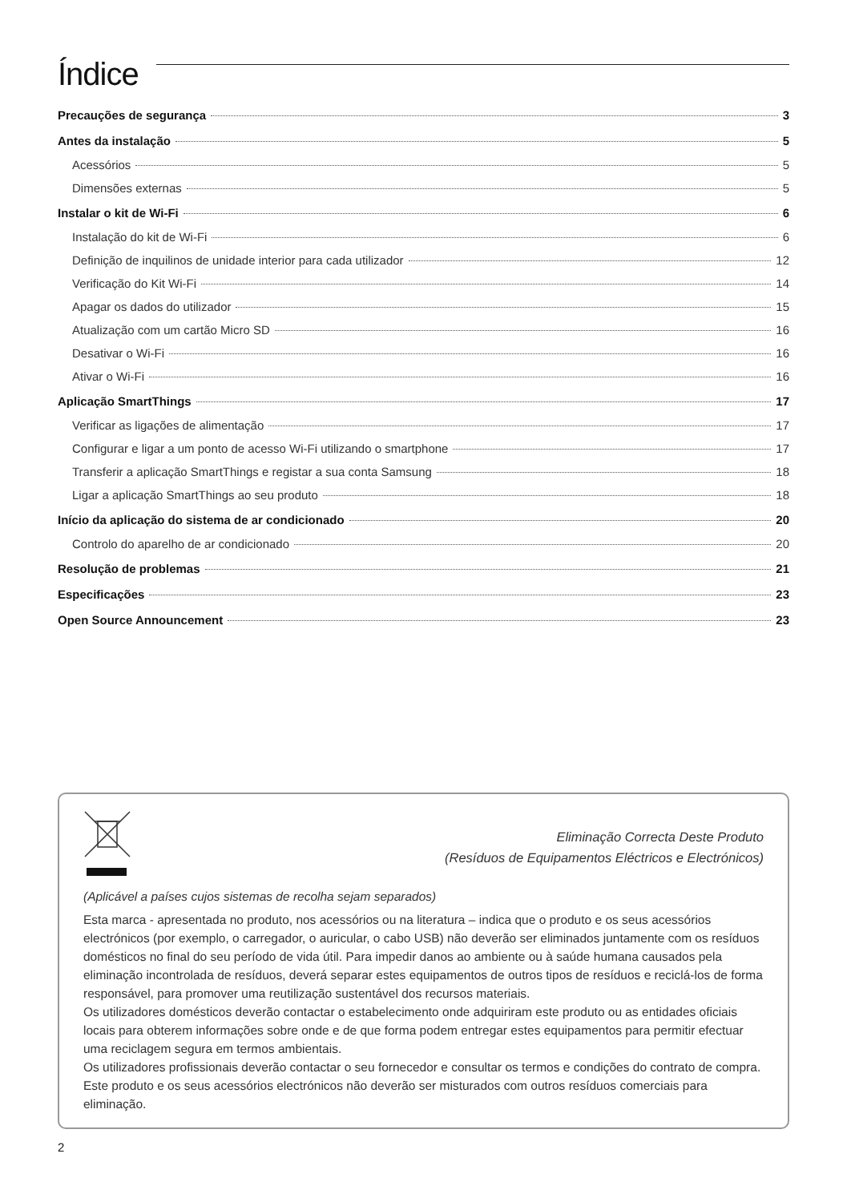Índice
Precauções de segurança 3
Antes da instalação 5
Acessórios 5
Dimensões externas 5
Instalar o kit de Wi-Fi 6
Instalação do kit de Wi-Fi 6
Definição de inquilinos de unidade interior para cada utilizador 12
Verificação do Kit Wi-Fi 14
Apagar os dados do utilizador 15
Atualização com um cartão Micro SD 16
Desativar o Wi-Fi 16
Ativar o Wi-Fi 16
Aplicação SmartThings 17
Verificar as ligações de alimentação 17
Configurar e ligar a um ponto de acesso Wi-Fi utilizando o smartphone 17
Transferir a aplicação SmartThings e registar a sua conta Samsung 18
Ligar a aplicação SmartThings ao seu produto 18
Início da aplicação do sistema de ar condicionado 20
Controlo do aparelho de ar condicionado 20
Resolução de problemas 21
Especificações 23
Open Source Announcement 23
Eliminação Correcta Deste Produto
(Resíduos de Equipamentos Eléctricos e Electrónicos)
(Aplicável a países cujos sistemas de recolha sejam separados)
Esta marca - apresentada no produto, nos acessórios ou na literatura – indica que o produto e os seus acessórios electrónicos (por exemplo, o carregador, o auricular, o cabo USB) não deverão ser eliminados juntamente com os resíduos domésticos no final do seu período de vida útil. Para impedir danos ao ambiente ou à saúde humana causados pela eliminação incontrolada de resíduos, deverá separar estes equipamentos de outros tipos de resíduos e reciclá-los de forma responsável, para promover uma reutilização sustentável dos recursos materiais.
Os utilizadores domésticos deverão contactar o estabelecimento onde adquiriram este produto ou as entidades oficiais locais para obterem informações sobre onde e de que forma podem entregar estes equipamentos para permitir efectuar uma reciclagem segura em termos ambientais.
Os utilizadores profissionais deverão contactar o seu fornecedor e consultar os termos e condições do contrato de compra. Este produto e os seus acessórios electrónicos não deverão ser misturados com outros resíduos comerciais para eliminação.
2